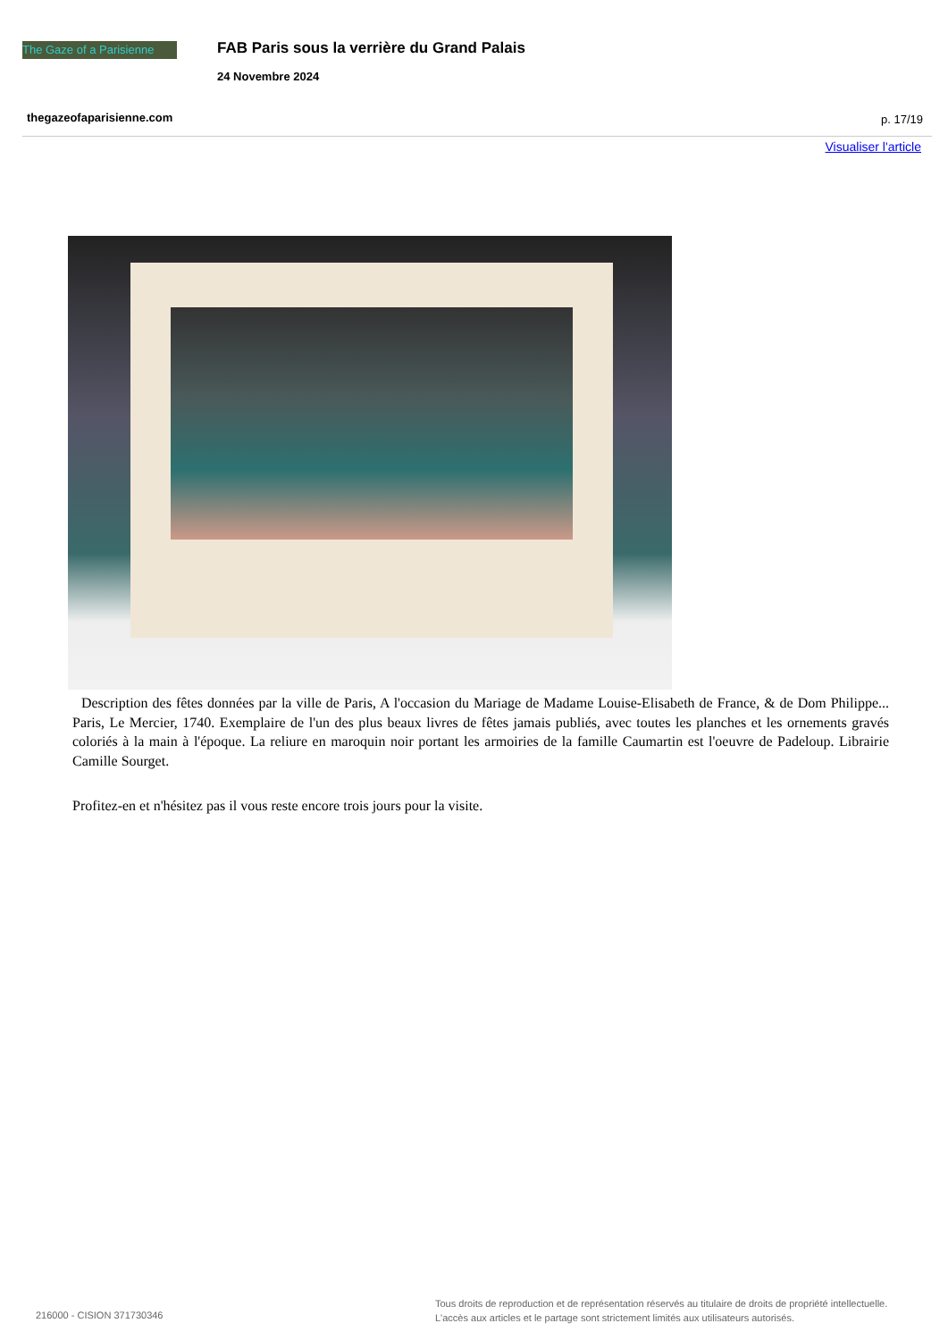The Gaze of a Parisienne
FAB Paris sous la verrière du Grand Palais
24 Novembre 2024
thegazeofaparisienne.com p. 17/19
Visualiser l'article
Description des fêtes données par la ville de Paris, A l'occasion du Mariage de Madame Louise-Elisabeth de France, & de Dom Philippe... Paris, Le Mercier, 1740. Exemplaire de l'un des plus beaux livres de fêtes jamais publiés, avec toutes les planches et les ornements gravés coloriés à la main à l'époque. La reliure en maroquin noir portant les armoiries de la famille Caumartin est l'oeuvre de Padeloup. Librairie Camille Sourget.
Profitez-en et n'hésitez pas il vous reste encore trois jours pour la visite.
216000 - CISION 371730346
Tous droits de reproduction et de représentation réservés au titulaire de droits de propriété intellectuelle.
L'accès aux articles et le partage sont strictement limités aux utilisateurs autorisés.